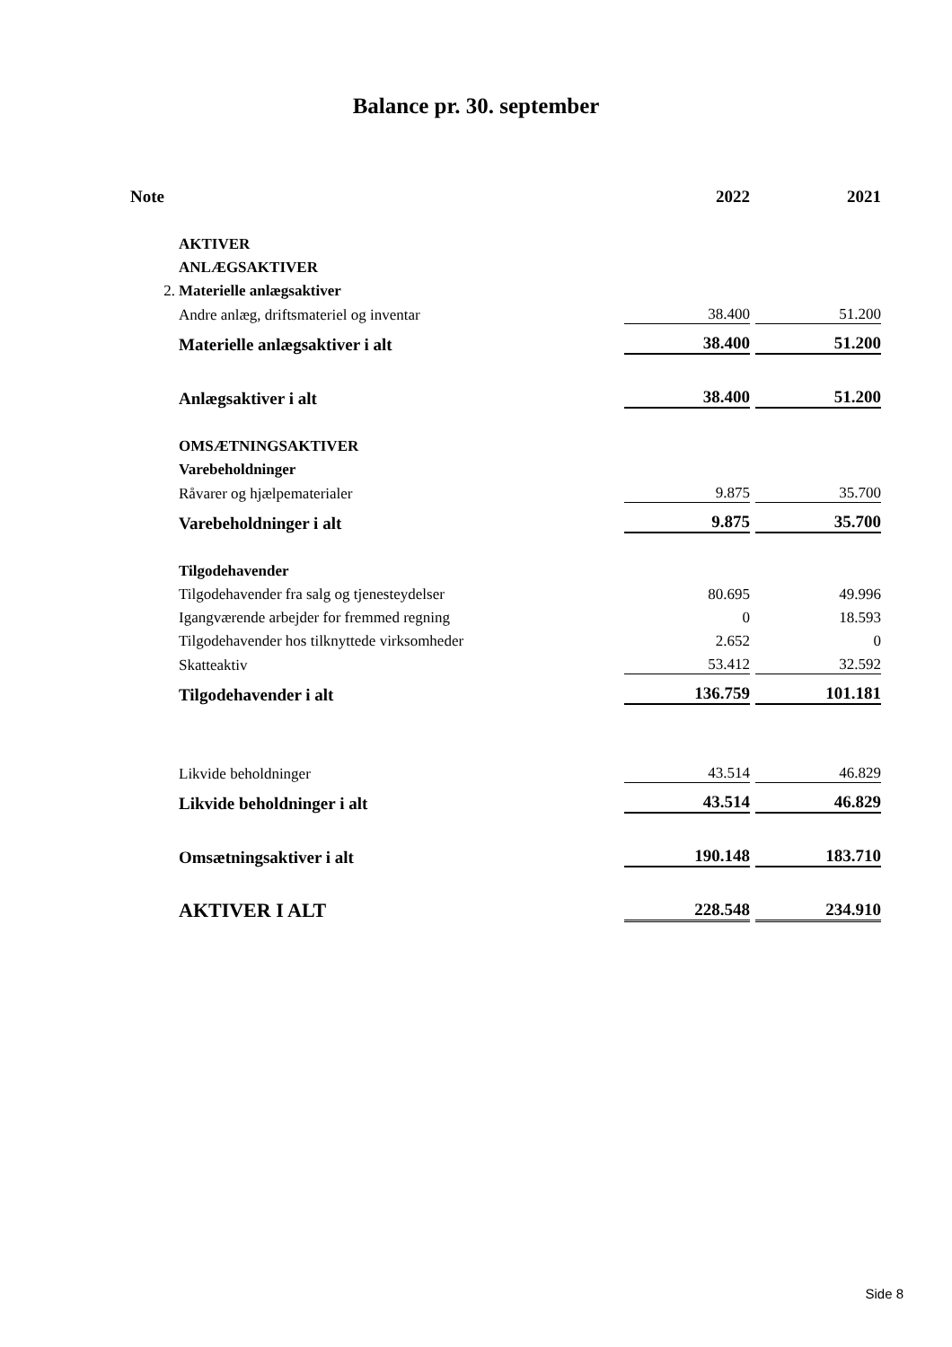Balance pr. 30. september
| Note | | 2022 | | 2021 |
| --- | --- | --- | --- | --- |
| | AKTIVER | | | |
| | ANLÆGSAKTIVER | | | |
| 2. | Materielle anlægsaktiver | | | |
| | Andre anlæg, driftsmateriel og inventar | 38.400 | | 51.200 |
| | Materielle anlægsaktiver i alt | 38.400 | | 51.200 |
| | Anlægsaktiver i alt | 38.400 | | 51.200 |
| | OMSÆTNINGSAKTIVER | | | |
| | Varebeholdninger | | | |
| | Råvarer og hjælpematerialer | 9.875 | | 35.700 |
| | Varebeholdninger i alt | 9.875 | | 35.700 |
| | Tilgodehavender | | | |
| | Tilgodehavender fra salg og tjenesteydelser | 80.695 | | 49.996 |
| | Igangværende arbejder for fremmed regning | 0 | | 18.593 |
| | Tilgodehavender hos tilknyttede virksomheder | 2.652 | | 0 |
| | Skatteaktiv | 53.412 | | 32.592 |
| | Tilgodehavender i alt | 136.759 | | 101.181 |
| | Likvide beholdninger | 43.514 | | 46.829 |
| | Likvide beholdninger i alt | 43.514 | | 46.829 |
| | Omsætningsaktiver i alt | 190.148 | | 183.710 |
| | AKTIVER I ALT | 228.548 | | 234.910 |
Side 8